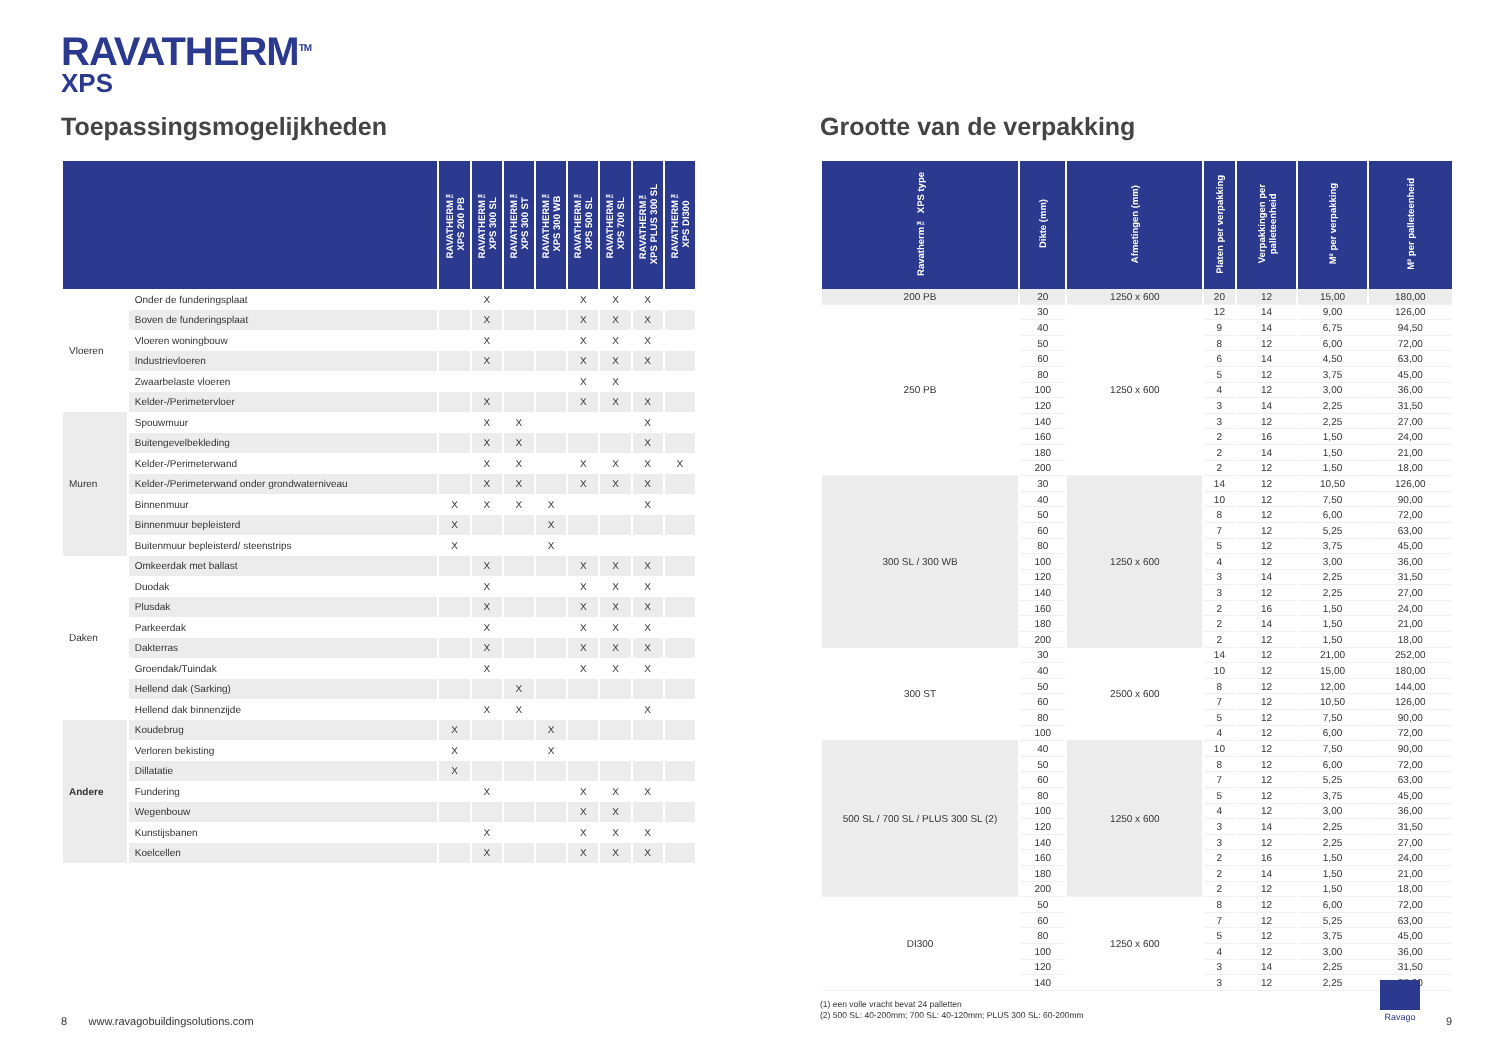RAVATHERM<sup>TM</sup>
XPS
Toepassingsmogelijkheden
| | | RAVATHERM™ XPS 200 PB | RAVATHERM™ XPS 300 SL | RAVATHERM™ XPS 300 ST | RAVATHERM™ XPS 300 WB | RAVATHERM™ XPS 500 SL | RAVATHERM™ XPS 700 SL | RAVATHERM™ XPS PLUS 300 SL | RAVATHERM™ XPS DI300 |
| --- | --- | --- | --- | --- | --- | --- | --- | --- | --- |
| Vloeren | Onder de funderingsplaat | | X | | | X | X | X | |
| | Boven de funderingsplaat | | X | | | X | X | X | |
| | Vloeren woningbouw | | X | | | X | X | X | |
| | Industrievloeren | | X | | | X | X | X | |
| | Zwaarbelaste vloeren | | | | | X | X | | |
| | Kelder-/Perimetervloer | | X | | | X | X | X | |
| Muren | Spouwmuur | | X | X | | | | X | |
| | Buitengevelbekleding | | X | X | | | | X | |
| | Kelder-/Perimeterwand | | X | X | | X | X | X | X |
| | Kelder-/Perimeterwand onder grondwaterniveau | | X | X | | X | X | X | |
| | Binnenmuur | X | X | X | X | | | X | |
| | Binnenmuur bepleisterd | X | | | X | | | | |
| | Buitenmuur bepleisterd/ steenstrips | X | | | X | | | | |
| Daken | Omkeerdak met ballast | | X | | | X | X | X | |
| | Duodak | | X | | | X | X | X | |
| | Plusdak | | X | | | X | X | X | |
| | Parkeerdak | | X | | | X | X | X | |
| | Dakterras | | X | | | X | X | X | |
| | Groendak/Tuindak | | X | | | X | X | X | |
| | Hellend dak (Sarking) | | | X | | | | | |
| | Hellend dak binnenzijde | | X | X | | | | X | |
| Andere | Koudebrug | X | | | X | | | | |
| | Verloren bekisting | X | | | X | | | | |
| | Dillatatie | X | | | | | | | |
| | Fundering | | X | | | X | X | X | |
| | Wegenbouw | | | | | X | X | | |
| | Kunstijsbanen | | X | | | X | X | X | |
| | Koelcellen | | X | | | X | X | X | |
Grootte van de verpakking
| Ravatherm™ XPS type | Dikte (mm) | Afmetingen (mm) | Platen per verpakking | Verpakkingen per palleteenheid | M² per verpakking | M² per palleteenheid |
| --- | --- | --- | --- | --- | --- | --- |
| 200 PB | 20 | 1250 x 600 | 20 | 12 | 15,00 | 180,00 |
| 250 PB | 30 | 1250 x 600 | 12 | 14 | 9,00 | 126,00 |
| | 40 | | 9 | 14 | 6,75 | 94,50 |
| | 50 | | 8 | 12 | 6,00 | 72,00 |
| | 60 | | 6 | 14 | 4,50 | 63,00 |
| | 80 | | 5 | 12 | 3,75 | 45,00 |
| | 100 | | 4 | 12 | 3,00 | 36,00 |
| | 120 | | 3 | 14 | 2,25 | 31,50 |
| | 140 | | 3 | 12 | 2,25 | 27,00 |
| | 160 | | 2 | 16 | 1,50 | 24,00 |
| | 180 | | 2 | 14 | 1,50 | 21,00 |
| | 200 | | 2 | 12 | 1,50 | 18,00 |
| 300 SL / 300 WB | 30 | 1250 x 600 | 14 | 12 | 10,50 | 126,00 |
| | 40 | | 10 | 12 | 7,50 | 90,00 |
| | 50 | | 8 | 12 | 6,00 | 72,00 |
| | 60 | | 7 | 12 | 5,25 | 63,00 |
| | 80 | | 5 | 12 | 3,75 | 45,00 |
| | 100 | | 4 | 12 | 3,00 | 36,00 |
| | 120 | | 3 | 14 | 2,25 | 31,50 |
| | 140 | | 3 | 12 | 2,25 | 27,00 |
| | 160 | | 2 | 16 | 1,50 | 24,00 |
| | 180 | | 2 | 14 | 1,50 | 21,00 |
| | 200 | | 2 | 12 | 1,50 | 18,00 |
| 300 ST | 30 | 2500 x 600 | 14 | 12 | 21,00 | 252,00 |
| | 40 | | 10 | 12 | 15,00 | 180,00 |
| | 50 | | 8 | 12 | 12,00 | 144,00 |
| | 60 | | 7 | 12 | 10,50 | 126,00 |
| | 80 | | 5 | 12 | 7,50 | 90,00 |
| | 100 | | 4 | 12 | 6,00 | 72,00 |
| 500 SL / 700 SL / PLUS 300 SL (2) | 40 | 1250 x 600 | 10 | 12 | 7,50 | 90,00 |
| | 50 | | 8 | 12 | 6,00 | 72,00 |
| | 60 | | 7 | 12 | 5,25 | 63,00 |
| | 80 | | 5 | 12 | 3,75 | 45,00 |
| | 100 | | 4 | 12 | 3,00 | 36,00 |
| | 120 | | 3 | 14 | 2,25 | 31,50 |
| | 140 | | 3 | 12 | 2,25 | 27,00 |
| | 160 | | 2 | 16 | 1,50 | 24,00 |
| | 180 | | 2 | 14 | 1,50 | 21,00 |
| | 200 | | 2 | 12 | 1,50 | 18,00 |
| DI300 | 50 | 1250 x 600 | 8 | 12 | 6,00 | 72,00 |
| | 60 | | 7 | 12 | 5,25 | 63,00 |
| | 80 | | 5 | 12 | 3,75 | 45,00 |
| | 100 | | 4 | 12 | 3,00 | 36,00 |
| | 120 | | 3 | 14 | 2,25 | 31,50 |
| | 140 | | 3 | 12 | 2,25 | 27,00 |
(1) een volle vracht bevat 24 palletten
(2) 500 SL: 40-200mm; 700 SL: 40-120mm; PLUS 300 SL: 60-200mm
8 www.ravagobuildingsolutions.com
Ravago
9